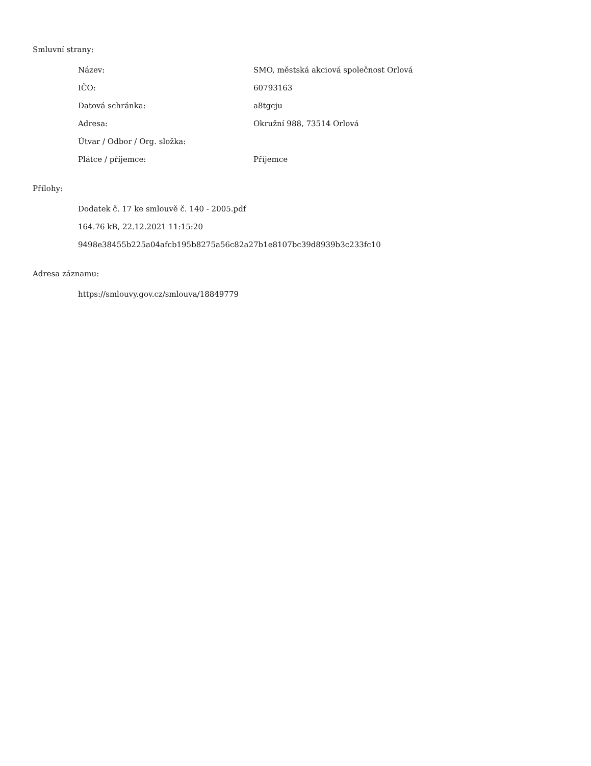Smluvní strany:
| Název: | SMO, městská akciová společnost Orlová |
| IČO: | 60793163 |
| Datová schránka: | a8tgcju |
| Adresa: | Okružní 988, 73514 Orlová |
| Útvar / Odbor / Org. složka: | |
| Plátce / příjemce: | Příjemce |
Přílohy:
Dodatek č. 17 ke smlouvě č. 140 - 2005.pdf
164.76 kB, 22.12.2021 11:15:20
9498e38455b225a04afcb195b8275a56c82a27b1e8107bc39d8939b3c233fc10
Adresa záznamu:
https://smlouvy.gov.cz/smlouva/18849779